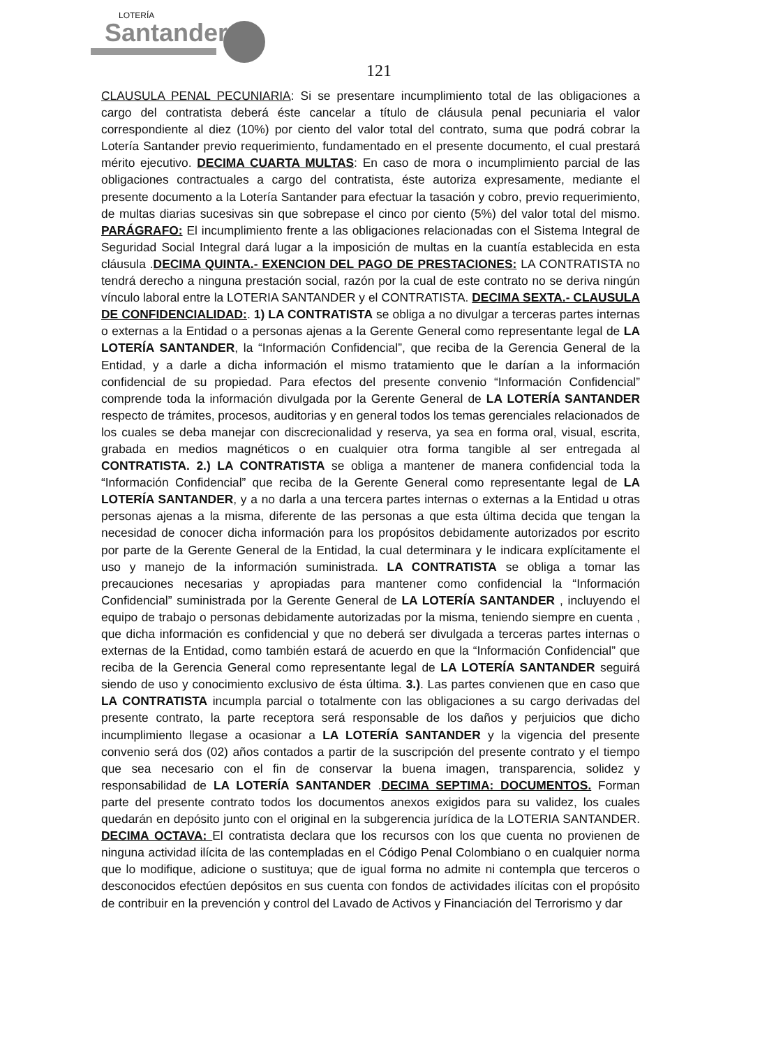LOTERÍA
Santander
121
CLAUSULA PENAL PECUNIARIA: Si se presentare incumplimiento total de las obligaciones a cargo del contratista deberá éste cancelar a título de cláusula penal pecuniaria el valor correspondiente al diez (10%) por ciento del valor total del contrato, suma que podrá cobrar la Lotería Santander previo requerimiento, fundamentado en el presente documento, el cual prestará mérito ejecutivo. DECIMA CUARTA MULTAS: En caso de mora o incumplimiento parcial de las obligaciones contractuales a cargo del contratista, éste autoriza expresamente, mediante el presente documento a la Lotería Santander para efectuar la tasación y cobro, previo requerimiento, de multas diarias sucesivas sin que sobrepase el cinco por ciento (5%) del valor total del mismo. PARÁGRAFO: El incumplimiento frente a las obligaciones relacionadas con el Sistema Integral de Seguridad Social Integral dará lugar a la imposición de multas en la cuantía establecida en esta cláusula .DECIMA QUINTA.- EXENCION DEL PAGO DE PRESTACIONES: LA CONTRATISTA no tendrá derecho a ninguna prestación social, razón por la cual de este contrato no se deriva ningún vínculo laboral entre la LOTERIA SANTANDER y el CONTRATISTA. DECIMA SEXTA.- CLAUSULA DE CONFIDENCIALIDAD:. 1) LA CONTRATISTA se obliga a no divulgar a terceras partes internas o externas a la Entidad o a personas ajenas a la Gerente General como representante legal de LA LOTERÍA SANTANDER, la “Información Confidencial”, que reciba de la Gerencia General de la Entidad, y a darle a dicha información el mismo tratamiento que le darían a la información confidencial de su propiedad. Para efectos del presente convenio “Información Confidencial” comprende toda la información divulgada por la Gerente General de LA LOTERÍA SANTANDER respecto de trámites, procesos, auditorias y en general todos los temas gerenciales relacionados de los cuales se deba manejar con discrecionalidad y reserva, ya sea en forma oral, visual, escrita, grabada en medios magnéticos o en cualquier otra forma tangible al ser entregada al CONTRATISTA. 2.) LA CONTRATISTA se obliga a mantener de manera confidencial toda la “Información Confidencial” que reciba de la Gerente General como representante legal de LA LOTERÍA SANTANDER, y a no darla a una tercera partes internas o externas a la Entidad u otras personas ajenas a la misma, diferente de las personas a que esta última decida que tengan la necesidad de conocer dicha información para los propósitos debidamente autorizados por escrito por parte de la Gerente General de la Entidad, la cual determinara y le indicara explícitamente el uso y manejo de la información suministrada. LA CONTRATISTA se obliga a tomar las precauciones necesarias y apropiadas para mantener como confidencial la “Información Confidencial” suministrada por la Gerente General de LA LOTERÍA SANTANDER , incluyendo el equipo de trabajo o personas debidamente autorizadas por la misma, teniendo siempre en cuenta , que dicha información es confidencial y que no deberá ser divulgada a terceras partes internas o externas de la Entidad, como también estará de acuerdo en que la “Información Confidencial” que reciba de la Gerencia General como representante legal de LA LOTERÍA SANTANDER seguirá siendo de uso y conocimiento exclusivo de ésta última. 3.). Las partes convienen que en caso que LA CONTRATISTA incumpla parcial o totalmente con las obligaciones a su cargo derivadas del presente contrato, la parte receptora será responsable de los daños y perjuicios que dicho incumplimiento llegase a ocasionar a LA LOTERÍA SANTANDER y la vigencia del presente convenio será dos (02) años contados a partir de la suscripción del presente contrato y el tiempo que sea necesario con el fin de conservar la buena imagen, transparencia, solidez y responsabilidad de LA LOTERÍA SANTANDER .DECIMA SEPTIMA: DOCUMENTOS. Forman parte del presente contrato todos los documentos anexos exigidos para su validez, los cuales quedarán en depósito junto con el original en la subgerencia jurídica de la LOTERIA SANTANDER. DECIMA OCTAVA: El contratista declara que los recursos con los que cuenta no provienen de ninguna actividad ilícita de las contempladas en el Código Penal Colombiano o en cualquier norma que lo modifique, adicione o sustituya; que de igual forma no admite ni contempla que terceros o desconocidos efectúen depósitos en sus cuenta con fondos de actividades ilícitas con el propósito de contribuir en la prevención y control del Lavado de Activos y Financiación del Terrorismo y dar